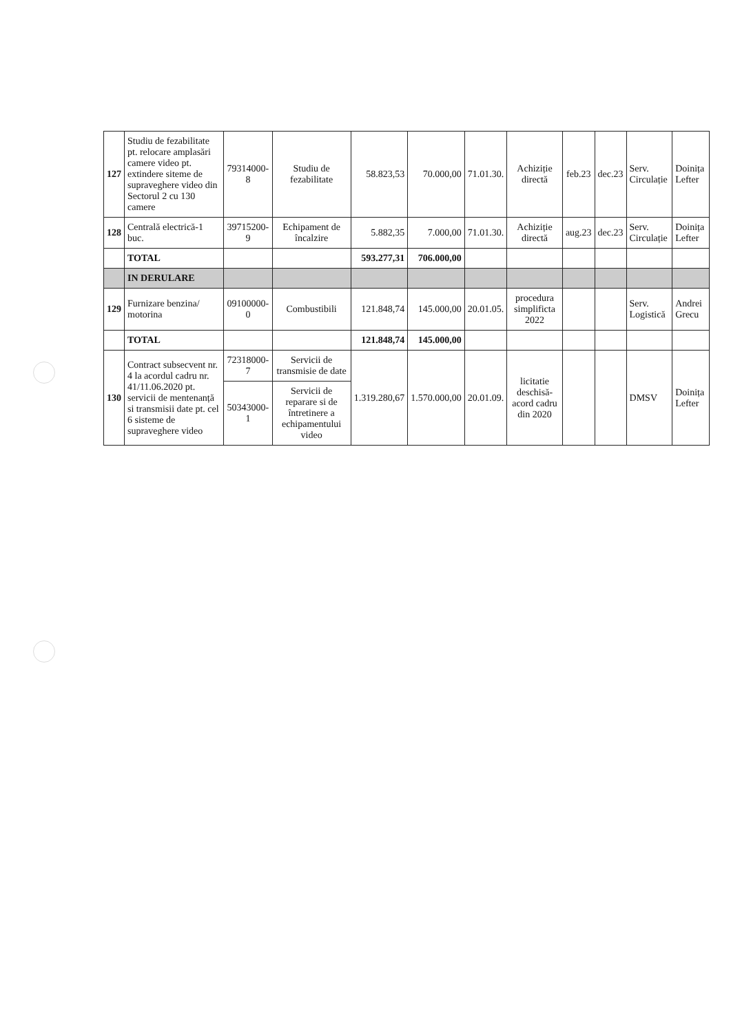| 127 | Studiu de fezabilitate pt. relocare amplasări camere video pt. extindere siteme de supraveghere video din Sectorul 2 cu 130 camere | 79314000-8 | Studiu de fezabilitate | 58.823,53 | 70.000,00 | 71.01.30. | Achiziție directă | feb.23 | dec.23 | Serv. Circulație | Doinița Lefter |
| 128 | Centrală electrică-1 buc. | 39715200-9 | Echipament de încalzire | 5.882,35 | 7.000,00 | 71.01.30. | Achiziție directă | aug.23 | dec.23 | Serv. Circulație | Doinița Lefter |
| | TOTAL | | | 593.277,31 | 706.000,00 | | | | | | |
| | IN DERULARE | | | | | | | | | | |
| 129 | Furnizare benzina/ motorina | 09100000-0 | Combustibili | 121.848,74 | 145.000,00 | 20.01.05. | procedura simplificta 2022 | | | Serv. Logistică | Andrei Grecu |
| | TOTAL | | | 121.848,74 | 145.000,00 | | | | | | |
| 130 | Contract subsecvent nr. 4 la acordul cadru nr. 41/11.06.2020 pt. servicii de mentenanță si transmisii date pt. cel 6 sisteme de supraveghere video | 72318000-7 | Servicii de transmisie de date | 1.319.280,67 | 1.570.000,00 | 20.01.09. | licitatie deschisă-acord cadru din 2020 | | | DMSV | Doinița Lefter |
| | | 50343000-1 | Servicii de reparare si de întretinere a echipamentului video | | | | | | | | |